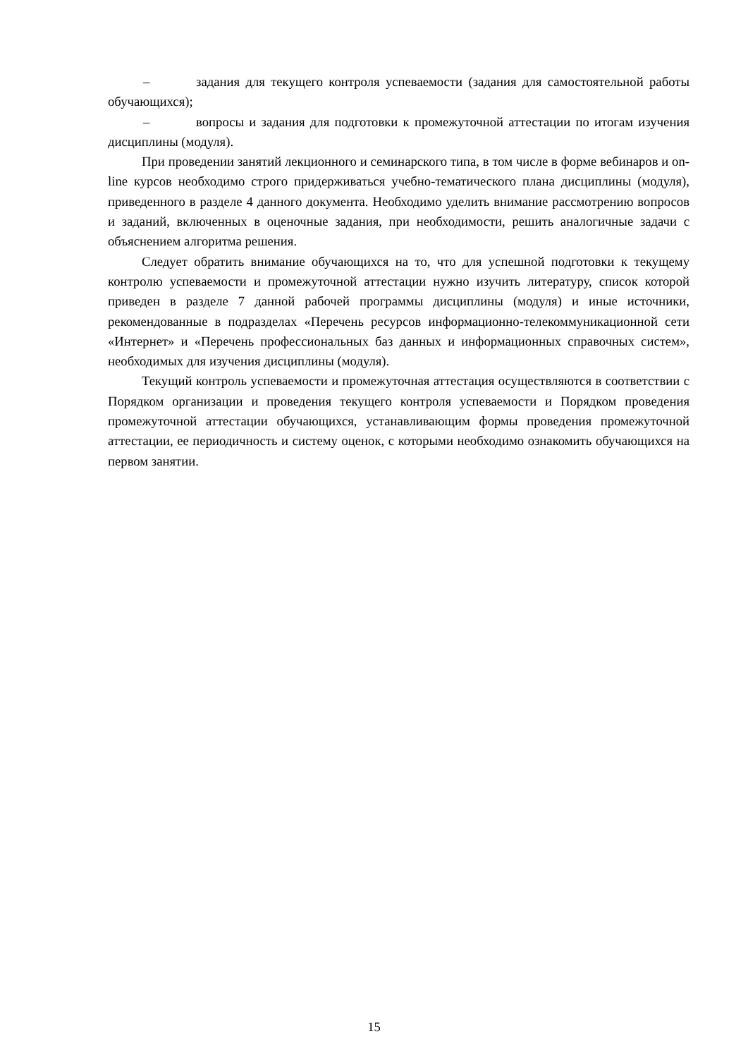– задания для текущего контроля успеваемости (задания для самостоятельной работы обучающихся);
– вопросы и задания для подготовки к промежуточной аттестации по итогам изучения дисциплины (модуля).
При проведении занятий лекционного и семинарского типа, в том числе в форме вебинаров и on-line курсов необходимо строго придерживаться учебно-тематического плана дисциплины (модуля), приведенного в разделе 4 данного документа. Необходимо уделить внимание рассмотрению вопросов и заданий, включенных в оценочные задания, при необходимости, решить аналогичные задачи с объяснением алгоритма решения.
Следует обратить внимание обучающихся на то, что для успешной подготовки к текущему контролю успеваемости и промежуточной аттестации нужно изучить литературу, список которой приведен в разделе 7 данной рабочей программы дисциплины (модуля) и иные источники, рекомендованные в подразделах «Перечень ресурсов информационно-телекоммуникационной сети «Интернет» и «Перечень профессиональных баз данных и информационных справочных систем», необходимых для изучения дисциплины (модуля).
Текущий контроль успеваемости и промежуточная аттестация осуществляются в соответствии с Порядком организации и проведения текущего контроля успеваемости и Порядком проведения промежуточной аттестации обучающихся, устанавливающим формы проведения промежуточной аттестации, ее периодичность и систему оценок, с которыми необходимо ознакомить обучающихся на первом занятии.
15